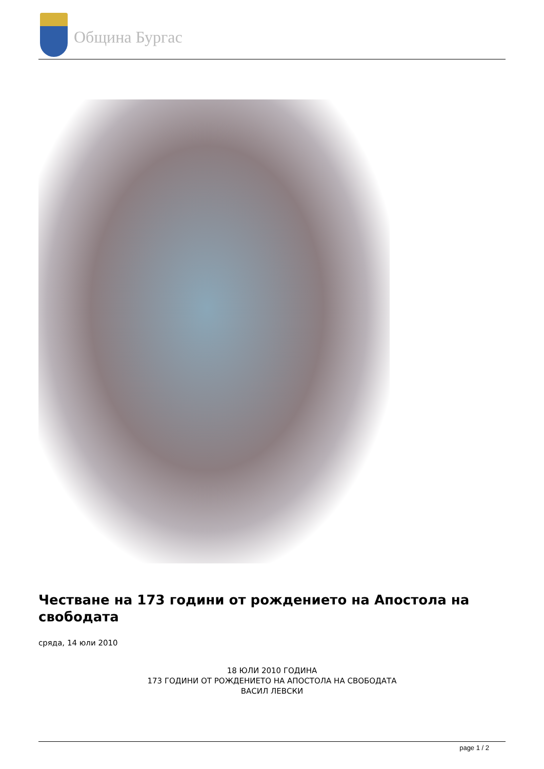Община Бургас
Честване на 173 години от рождението на Апостола на свободата
сряда, 14 юли 2010
18 ЮЛИ 2010 ГОДИНА
173 ГОДИНИ ОТ РОЖДЕНИЕТО НА АПОСТОЛА НА СВОБОДАТА
ВАСИЛ ЛЕВСКИ
page 1 / 2